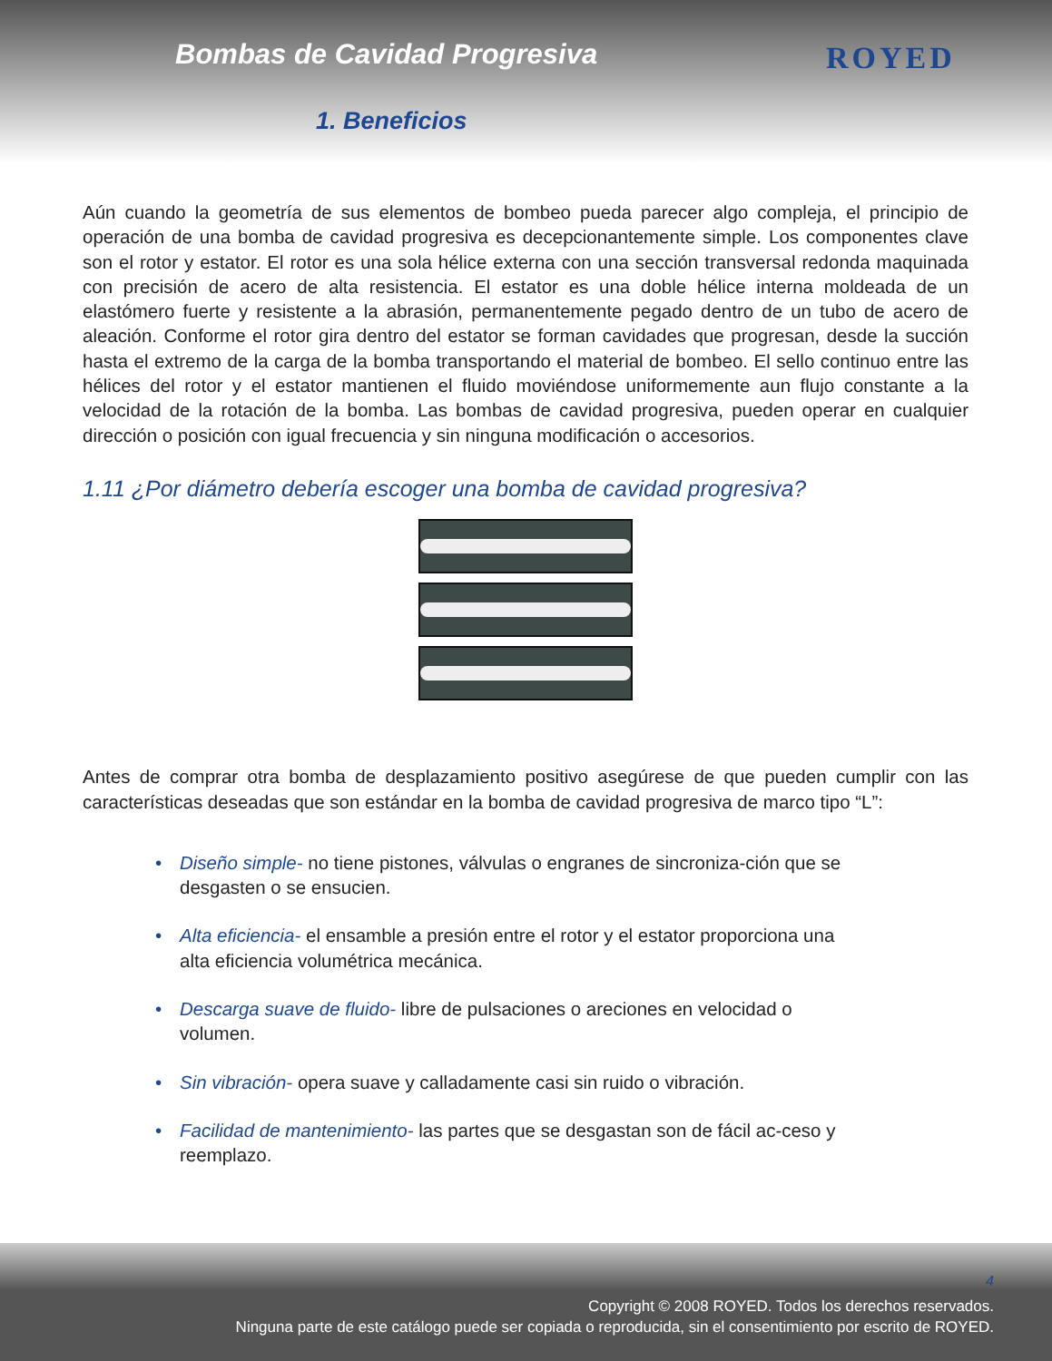Bombas de Cavidad Progresiva
1. Beneficios
ROYED
Aún cuando la geometría de sus elementos de bombeo pueda parecer algo compleja, el principio de operación de una bomba de cavidad progresiva es decepcionantemente simple. Los componentes clave son el rotor y estator. El rotor es una sola hélice externa con una sección transversal redonda maquinada con precisión de acero de alta resistencia. El estator es una doble hélice interna moldeada de un elastómero fuerte y resistente a la abrasión, permanentemente pegado dentro de un tubo de acero de aleación. Conforme el rotor gira dentro del estator se forman cavidades que progresan, desde la succión hasta el extremo de la carga de la bomba transportando el material de bombeo. El sello continuo entre las hélices del rotor y el estator mantienen el fluido moviéndose uniformemente aun flujo constante a la velocidad de la rotación de la bomba. Las bombas de cavidad progresiva, pueden operar en cualquier dirección o posición con igual frecuencia y sin ninguna modificación o accesorios.
1.11 ¿Por diámetro debería escoger una bomba de cavidad progresiva?
Antes de comprar otra bomba de desplazamiento positivo asegúrese de que pueden cumplir con las características deseadas que son estándar en la bomba de cavidad progresiva de marco tipo “L”:
• Diseño simple- no tiene pistones, válvulas o engranes de sincroniza-ción que se desgasten o se ensucien.
• Alta eficiencia- el ensamble a presión entre el rotor y el estator proporciona una alta eficiencia volumétrica mecánica.
• Descarga suave de fluido- libre de pulsaciones o areciones en velocidad o volumen.
• Sin vibración- opera suave y calladamente casi sin ruido o vibración.
• Facilidad de mantenimiento- las partes que se desgastan son de fácil ac-ceso y reemplazo.
4
Copyright © 2008 ROYED. Todos los derechos reservados.
Ninguna parte de este catálogo puede ser copiada o reproducida, sin el consentimiento por escrito de ROYED.